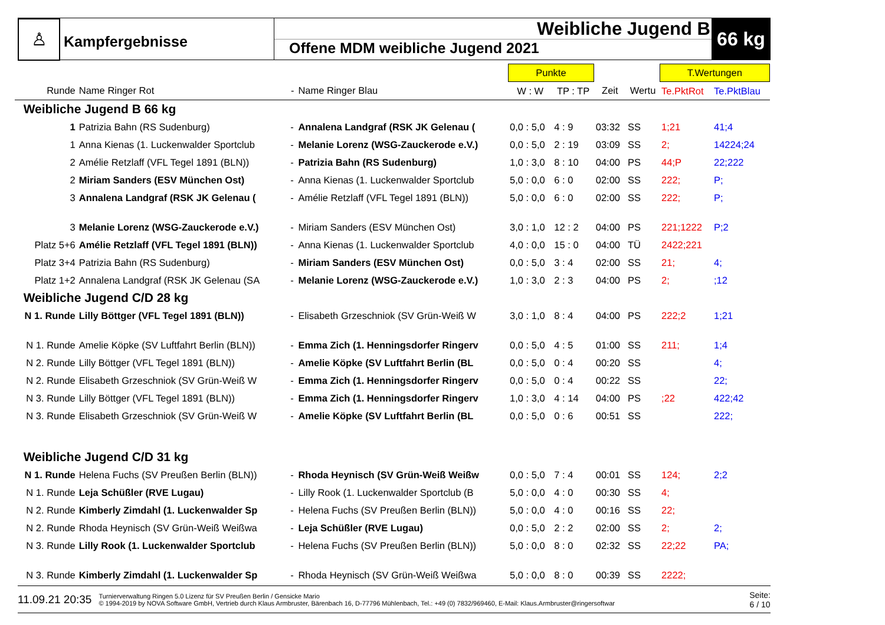♙
Kampfergebnisse
Weibliche Jugend B
Offene MDM weibliche Jugend 2021
66 kg
| | | | | Punkte | | | | T.Wertungen | |
| --- | --- | --- | --- | --- | --- | --- | --- | --- | --- |
| Runde | Name Ringer Rot | - | Name Ringer Blau | W : W | TP : TP | Zeit | Wertu | Te.PktRot | Te.PktBlau |
| Weibliche Jugend B 66 kg | | | | | | | | | |
| 1 | Patrizia Bahn (RS Sudenburg) | - | Annalena Landgraf (RSK JK Gelenau ( | 0,0 : 5,0 | 4 : 9 | 03:32 | SS | 1;21 | 41;4 |
| 1 | Anna Kienas (1. Luckenwalder Sportclub | - | Melanie Lorenz (WSG-Zauckerode e.V.) | 0,0 : 5,0 | 2 : 19 | 03:09 | SS | 2; | 14224;24 |
| 2 | Amélie Retzlaff (VFL Tegel 1891 (BLN)) | - | Patrizia Bahn (RS Sudenburg) | 1,0 : 3,0 | 8 : 10 | 04:00 | PS | 44;P | 22;222 |
| 2 | Miriam Sanders (ESV München Ost) | - | Anna Kienas (1. Luckenwalder Sportclub | 5,0 : 0,0 | 6 : 0 | 02:00 | SS | 222; | P; |
| 3 | Annalena Landgraf (RSK JK Gelenau ( | - | Amélie Retzlaff (VFL Tegel 1891 (BLN)) | 5,0 : 0,0 | 6 : 0 | 02:00 | SS | 222; | P; |
| 3 | Melanie Lorenz (WSG-Zauckerode e.V.) | - | Miriam Sanders (ESV München Ost) | 3,0 : 1,0 | 12 : 2 | 04:00 | PS | 221;1222 | P;2 |
| Platz 5+6 | Amélie Retzlaff (VFL Tegel 1891 (BLN)) | - | Anna Kienas (1. Luckenwalder Sportclub | 4,0 : 0,0 | 15 : 0 | 04:00 | TÜ | 2422;221 | |
| Platz 3+4 | Patrizia Bahn (RS Sudenburg) | - | Miriam Sanders (ESV München Ost) | 0,0 : 5,0 | 3 : 4 | 02:00 | SS | 21; | 4; |
| Platz 1+2 | Annalena Landgraf (RSK JK Gelenau (SA | - | Melanie Lorenz (WSG-Zauckerode e.V.) | 1,0 : 3,0 | 2 : 3 | 04:00 | PS | 2; | ;12 |
| Weibliche Jugend C/D 28 kg | | | | | | | | | |
| N 1. Runde | Lilly Böttger (VFL Tegel 1891 (BLN)) | - | Elisabeth Grzeschniok (SV Grün-Weiß W | 3,0 : 1,0 | 8 : 4 | 04:00 | PS | 222;2 | 1;21 |
| N 1. Runde | Amelie Köpke (SV Luftfahrt Berlin (BLN)) | - | Emma Zich (1. Henningsdorfer Ringerv | 0,0 : 5,0 | 4 : 5 | 01:00 | SS | 211; | 1;4 |
| N 2. Runde | Lilly Böttger (VFL Tegel 1891 (BLN)) | - | Amelie Köpke (SV Luftfahrt Berlin (BL | 0,0 : 5,0 | 0 : 4 | 00:20 | SS | | 4; |
| N 2. Runde | Elisabeth Grzeschniok (SV Grün-Weiß W | - | Emma Zich (1. Henningsdorfer Ringerv | 0,0 : 5,0 | 0 : 4 | 00:22 | SS | | 22; |
| N 3. Runde | Lilly Böttger (VFL Tegel 1891 (BLN)) | - | Emma Zich (1. Henningsdorfer Ringerv | 1,0 : 3,0 | 4 : 14 | 04:00 | PS | ;22 | 422;42 |
| N 3. Runde | Elisabeth Grzeschniok (SV Grün-Weiß W | - | Amelie Köpke (SV Luftfahrt Berlin (BL | 0,0 : 5,0 | 0 : 6 | 00:51 | SS | | 222; |
| Weibliche Jugend C/D 31 kg | | | | | | | | | |
| N 1. Runde | Helena Fuchs (SV Preußen Berlin (BLN)) | - | Rhoda Heynisch (SV Grün-Weiß Weißw | 0,0 : 5,0 | 7 : 4 | 00:01 | SS | 124; | 2;2 |
| N 1. Runde | Leja Schüßler (RVE Lugau) | - | Lilly Rook (1. Luckenwalder Sportclub (B | 5,0 : 0,0 | 4 : 0 | 00:30 | SS | 4; | |
| N 2. Runde | Kimberly Zimdahl (1. Luckenwalder Sp | - | Helena Fuchs (SV Preußen Berlin (BLN)) | 5,0 : 0,0 | 4 : 0 | 00:16 | SS | 22; | |
| N 2. Runde | Rhoda Heynisch (SV Grün-Weiß Weißwa | - | Leja Schüßler (RVE Lugau) | 0,0 : 5,0 | 2 : 2 | 02:00 | SS | 2; | 2; |
| N 3. Runde | Lilly Rook (1. Luckenwalder Sportclub | - | Helena Fuchs (SV Preußen Berlin (BLN)) | 5,0 : 0,0 | 8 : 0 | 02:32 | SS | 22;22 | PA; |
| N 3. Runde | Kimberly Zimdahl (1. Luckenwalder Sp | - | Rhoda Heynisch (SV Grün-Weiß Weißwa | 5,0 : 0,0 | 8 : 0 | 00:39 | SS | 2222; | |
11.09.21 20:35 Turnierverwaltung Ringen 5.0 Lizenz für SV Preußen Berlin / Gensicke Mario
© 1994-2019 by NOVA Software GmbH, Vertrieb durch Klaus Armbruster, Bärenbach 16, D-77796 Mühlenbach, Tel.: +49 (0) 7832/969460, E-Mail: Klaus.Armbruster@ringersoftwar Seite:
6 / 10